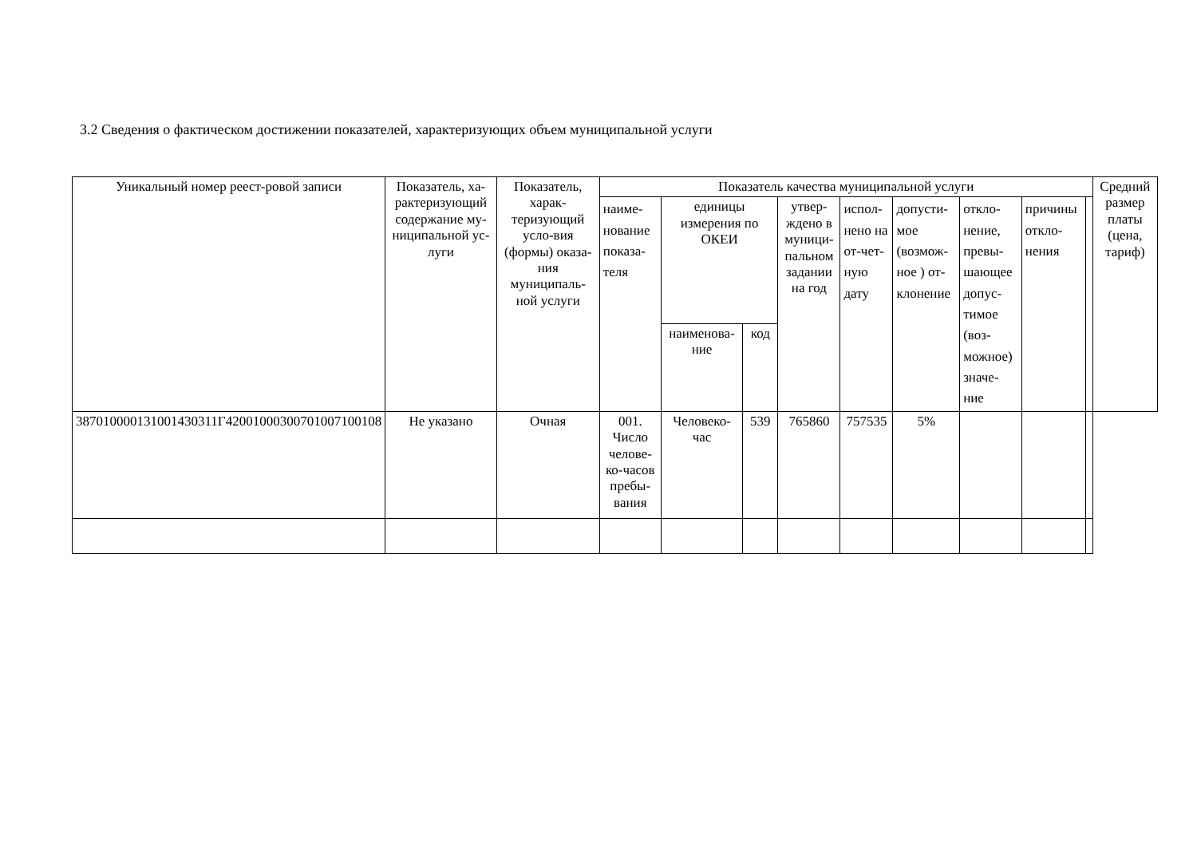3.2 Сведения о фактическом достижении показателей, характеризующих объем муниципальной услуги
| Уникальный номер реест-ровой записи | Показатель, ха-рактеризующий содержание му-ниципальной ус-луги | Показатель, харак-теризующий усло-вия (формы) оказа-ния муниципаль-ной услуги | Показатель качества муниципальной услуги | | | | | | | | | Средний размер платы (цена, тариф) |
| --- | --- | --- | --- | --- | --- | --- | --- | --- | --- | --- | --- | --- |
| | | | наиме-нование показа-теля | единицы измерения по ОКЕИ | | утвер-ждено в муници-пальном задании на год | испол-нено на от-чет-ную дату | допусти-мое (возмож-ное ) от-клонение | откло-нение, превы-шающее допус-тимое (воз-можное) значе-ние | причины откло-нения | | |
| | | | | наименова-ние | код | | | | | | | |
| 387010000131001430311Г42001000300701007100108 | Не указано | Очная | 001. Число челове-ко-часов пребы-вания | Человеко-час | 539 | 765860 | 757535 | 5% | | | | |